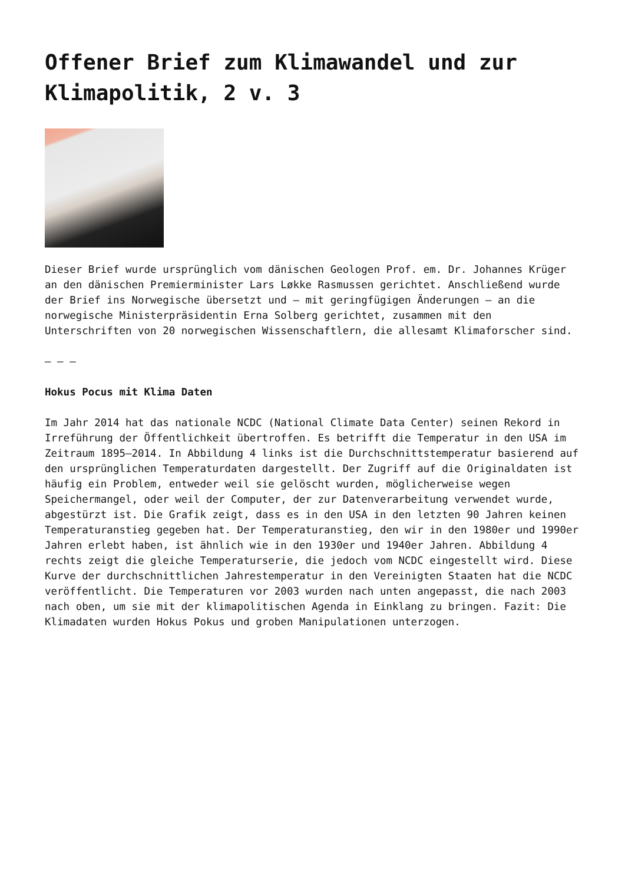Offener Brief zum Klimawandel und zur Klimapolitik, 2 v. 3
Dieser Brief wurde ursprünglich vom dänischen Geologen Prof. em. Dr. Johannes Krüger an den dänischen Premierminister Lars Løkke Rasmussen gerichtet. Anschließend wurde der Brief ins Norwegische übersetzt und – mit geringfügigen Änderungen – an die norwegische Ministerpräsidentin Erna Solberg gerichtet, zusammen mit den Unterschriften von 20 norwegischen Wissenschaftlern, die allesamt Klimaforscher sind.
– – –
Hokus Pocus mit Klima Daten
Im Jahr 2014 hat das nationale NCDC (National Climate Data Center) seinen Rekord in Irreführung der Öffentlichkeit übertroffen. Es betrifft die Temperatur in den USA im Zeitraum 1895–2014. In Abbildung 4 links ist die Durchschnittstemperatur basierend auf den ursprünglichen Temperaturdaten dargestellt. Der Zugriff auf die Originaldaten ist häufig ein Problem, entweder weil sie gelöscht wurden, möglicherweise wegen Speichermangel, oder weil der Computer, der zur Datenverarbeitung verwendet wurde, abgestürzt ist. Die Grafik zeigt, dass es in den USA in den letzten 90 Jahren keinen Temperaturanstieg gegeben hat. Der Temperaturanstieg, den wir in den 1980er und 1990er Jahren erlebt haben, ist ähnlich wie in den 1930er und 1940er Jahren. Abbildung 4 rechts zeigt die gleiche Temperaturserie, die jedoch vom NCDC eingestellt wird. Diese Kurve der durchschnittlichen Jahrestemperatur in den Vereinigten Staaten hat die NCDC veröffentlicht. Die Temperaturen vor 2003 wurden nach unten angepasst, die nach 2003 nach oben, um sie mit der klimapolitischen Agenda in Einklang zu bringen. Fazit: Die Klimadaten wurden Hokus Pokus und groben Manipulationen unterzogen.